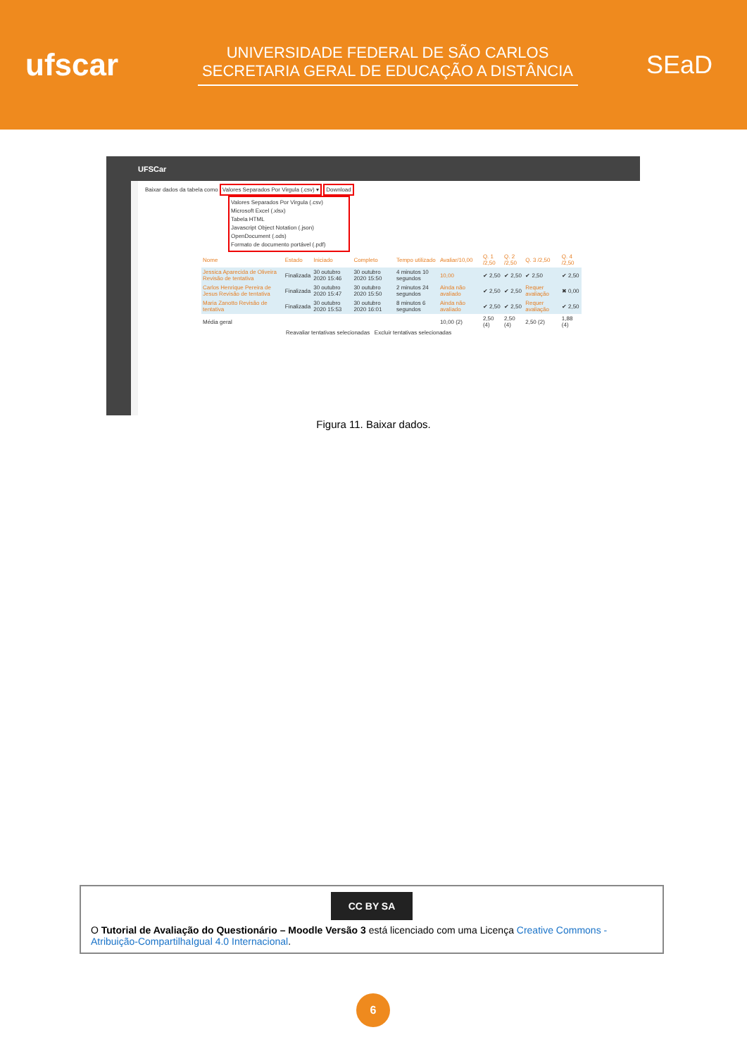ufscar
UNIVERSIDADE FEDERAL DE SÃO CARLOS
SECRETARIA GERAL DE EDUCAÇÃO A DISTÂNCIA
SEaD
UFSCar
Baixar dados da tabela como Valores Separados Por Virgula (.csv) ▾ Download
Valores Separados Por Virgula (.csv)
Microsoft Excel (.xlsx)
Tabela HTML
Javascript Object Notation (.json)
OpenDocument (.ods)
Formato de documento portável (.pdf)
| Nome | Estado | Iniciado | Completo | Tempo utilizado | Avaliar/10,00 | Q. 1 /2,50 | Q. 2 /2,50 | Q. 3 /2,50 | Q. 4 /2,50 |
| --- | --- | --- | --- | --- | --- | --- | --- | --- | --- |
| Jessica Aparecida de Oliveira Revisão de tentativa | Finalizada | 30 outubro 2020 15:46 | 30 outubro 2020 15:50 | 4 minutos 10 segundos | 10,00 | ✔ 2,50 | ✔ 2,50 | ✔ 2,50 | ✔ 2,50 |
| Carlos Henrique Pereira de Jesus Revisão de tentativa | Finalizada | 30 outubro 2020 15:47 | 30 outubro 2020 15:50 | 2 minutos 24 segundos | Ainda não avaliado | ✔ 2,50 | ✔ 2,50 | Requer avaliação | ✖ 0,00 |
| Maria Zanotto Revisão de tentativa | Finalizada | 30 outubro 2020 15:53 | 30 outubro 2020 16:01 | 8 minutos 6 segundos | Ainda não avaliado | ✔ 2,50 | ✔ 2,50 | Requer avaliação | ✔ 2,50 |
| Média geral | | | | | 10,00 (2) | 2,50 (4) | 2,50 (4) | 2,50 (2) | 1,88 (4) |
Reavaliar tentativas selecionadas Excluir tentativas selecionadas
Figura 11. Baixar dados.
CC BY SA
O Tutorial de Avaliação do Questionário – Moodle Versão 3 está licenciado com uma Licença Creative Commons - Atribuição-CompartilhaIgual 4.0 Internacional.
6